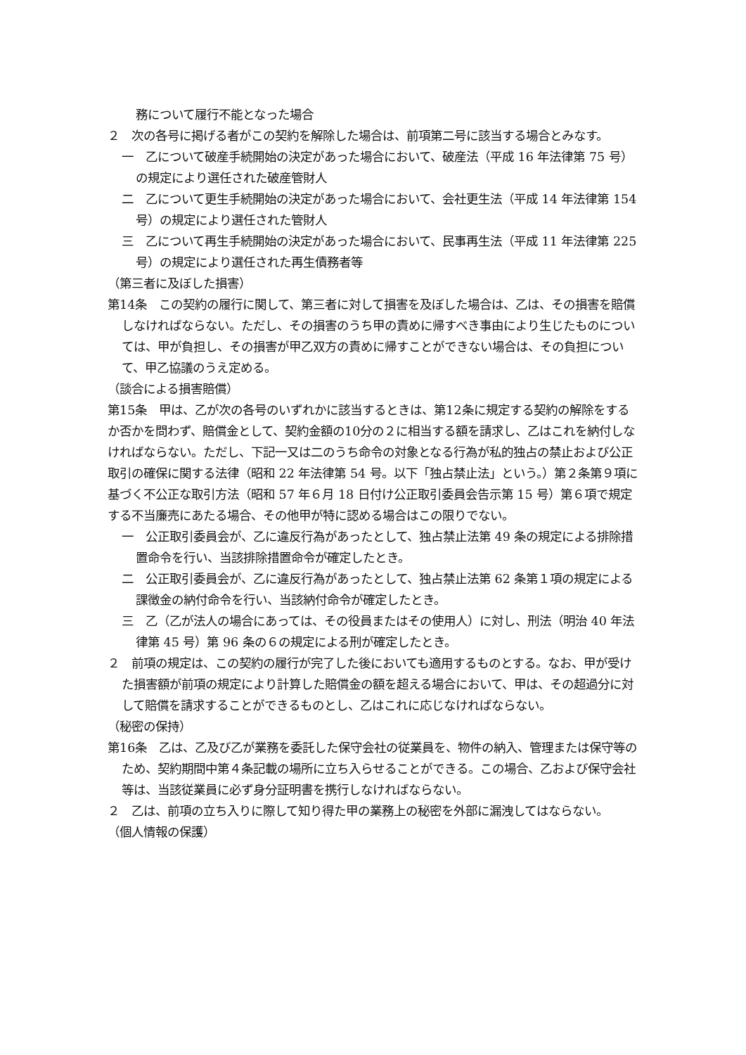務について履行不能となった場合
２　次の各号に掲げる者がこの契約を解除した場合は、前項第二号に該当する場合とみなす。
一　乙について破産手続開始の決定があった場合において、破産法（平成 16 年法律第 75 号）の規定により選任された破産管財人
二　乙について更生手続開始の決定があった場合において、会社更生法（平成 14 年法律第 154 号）の規定により選任された管財人
三　乙について再生手続開始の決定があった場合において、民事再生法（平成 11 年法律第 225 号）の規定により選任された再生債務者等
（第三者に及ぼした損害）
第14条　この契約の履行に関して、第三者に対して損害を及ぼした場合は、乙は、その損害を賠償しなければならない。ただし、その損害のうち甲の責めに帰すべき事由により生じたものについては、甲が負担し、その損害が甲乙双方の責めに帰すことができない場合は、その負担について、甲乙協議のうえ定める。
（談合による損害賠償）
第15条　甲は、乙が次の各号のいずれかに該当するときは、第12条に規定する契約の解除をするか否かを問わず、賠償金として、契約金額の10分の２に相当する額を請求し、乙はこれを納付しなければならない。ただし、下記一又は二のうち命令の対象となる行為が私的独占の禁止および公正取引の確保に関する法律（昭和 22 年法律第 54 号。以下「独占禁止法」という。）第２条第９項に基づく不公正な取引方法（昭和 57 年６月 18 日付け公正取引委員会告示第 15 号）第６項で規定する不当廉売にあたる場合、その他甲が特に認める場合はこの限りでない。
一　公正取引委員会が、乙に違反行為があったとして、独占禁止法第 49 条の規定による排除措置命令を行い、当該排除措置命令が確定したとき。
二　公正取引委員会が、乙に違反行為があったとして、独占禁止法第 62 条第１項の規定による課徴金の納付命令を行い、当該納付命令が確定したとき。
三　乙（乙が法人の場合にあっては、その役員またはその使用人）に対し、刑法（明治 40 年法律第 45 号）第 96 条の６の規定による刑が確定したとき。
２　前項の規定は、この契約の履行が完了した後においても適用するものとする。なお、甲が受けた損害額が前項の規定により計算した賠償金の額を超える場合において、甲は、その超過分に対して賠償を請求することができるものとし、乙はこれに応じなければならない。
（秘密の保持）
第16条　乙は、乙及び乙が業務を委託した保守会社の従業員を、物件の納入、管理または保守等のため、契約期間中第４条記載の場所に立ち入らせることができる。この場合、乙および保守会社等は、当該従業員に必ず身分証明書を携行しなければならない。
２　乙は、前項の立ち入りに際して知り得た甲の業務上の秘密を外部に漏洩してはならない。
（個人情報の保護）